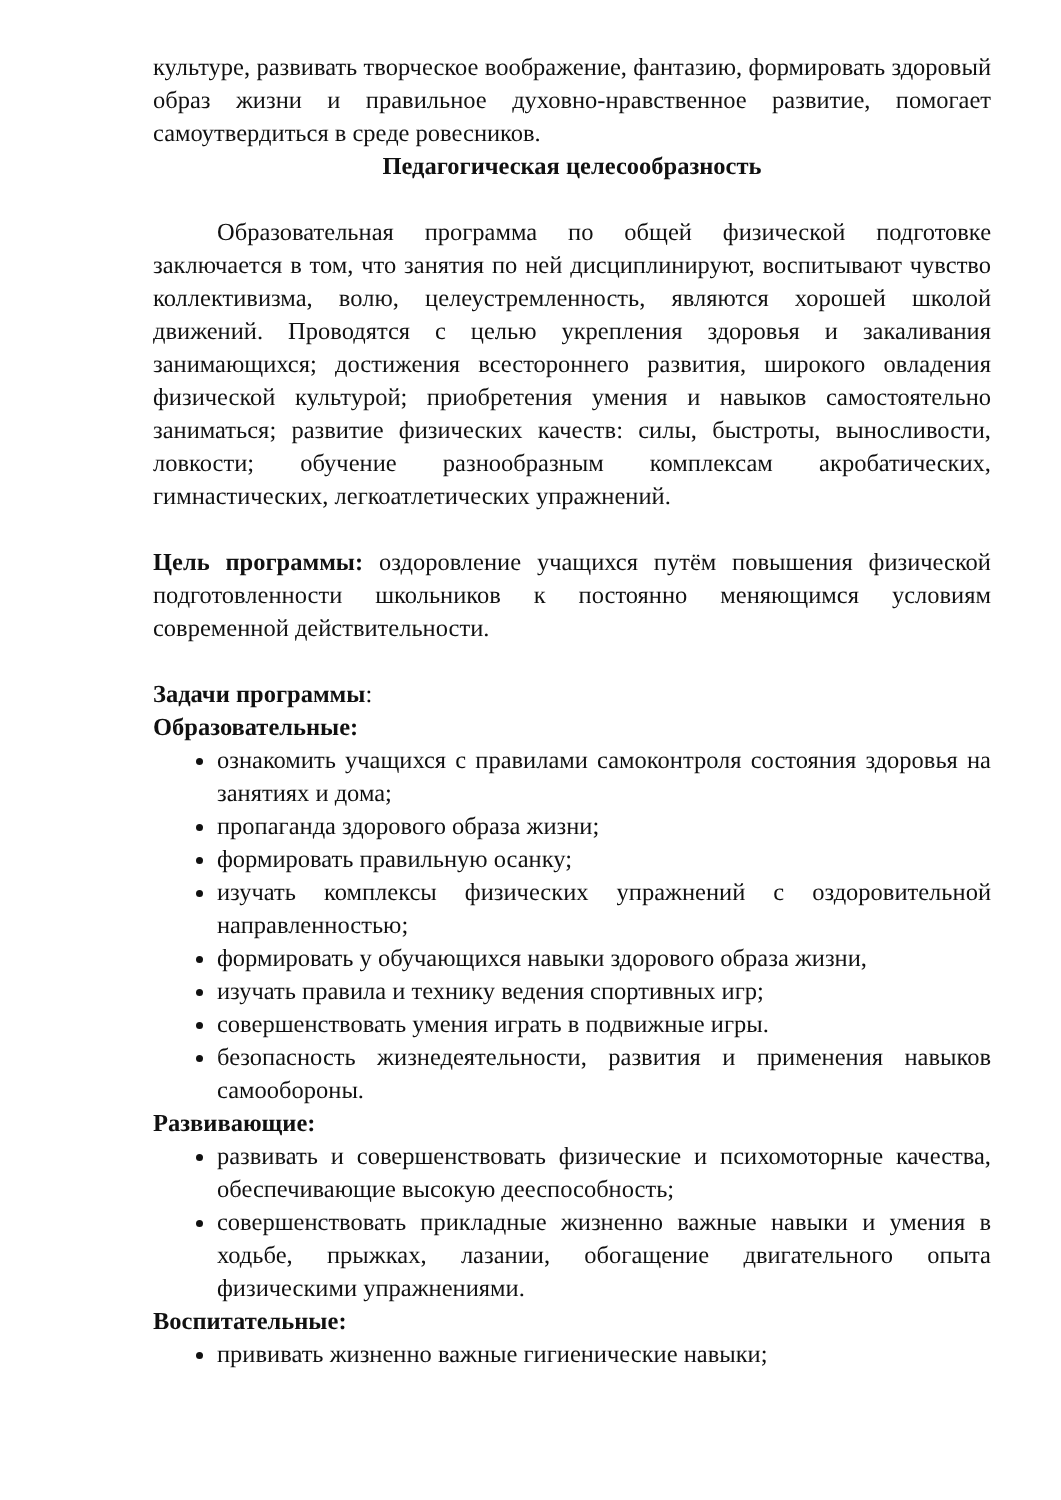культуре, развивать творческое воображение, фантазию, формировать здоровый образ жизни и правильное духовно-нравственное развитие, помогает самоутвердиться в среде ровесников.
Педагогическая целесообразность
Образовательная программа по общей физической подготовке заключается в том, что занятия по ней дисциплинируют, воспитывают чувство коллективизма, волю, целеустремленность, являются хорошей школой движений. Проводятся с целью укрепления здоровья и закаливания занимающихся; достижения всестороннего развития, широкого овладения физической культурой; приобретения умения и навыков самостоятельно заниматься; развитие физических качеств: силы, быстроты, выносливости, ловкости; обучение разнообразным комплексам акробатических, гимнастических, легкоатлетических упражнений.
Цель программы: оздоровление учащихся путём повышения физической подготовленности школьников к постоянно меняющимся условиям современной действительности.
Задачи программы:
Образовательные:
ознакомить учащихся с правилами самоконтроля состояния здоровья на занятиях и дома;
пропаганда здорового образа жизни;
формировать правильную осанку;
изучать комплексы физических упражнений с оздоровительной направленностью;
формировать у обучающихся навыки здорового образа жизни,
изучать правила и технику ведения спортивных игр;
совершенствовать умения играть в подвижные игры.
безопасность жизнедеятельности, развития и применения навыков самообороны.
Развивающие:
развивать и совершенствовать физические и психомоторные качества, обеспечивающие высокую дееспособность;
совершенствовать прикладные жизненно важные навыки и умения в ходьбе, прыжках, лазании, обогащение двигательного опыта физическими упражнениями.
Воспитательные:
прививать жизненно важные гигиенические навыки;